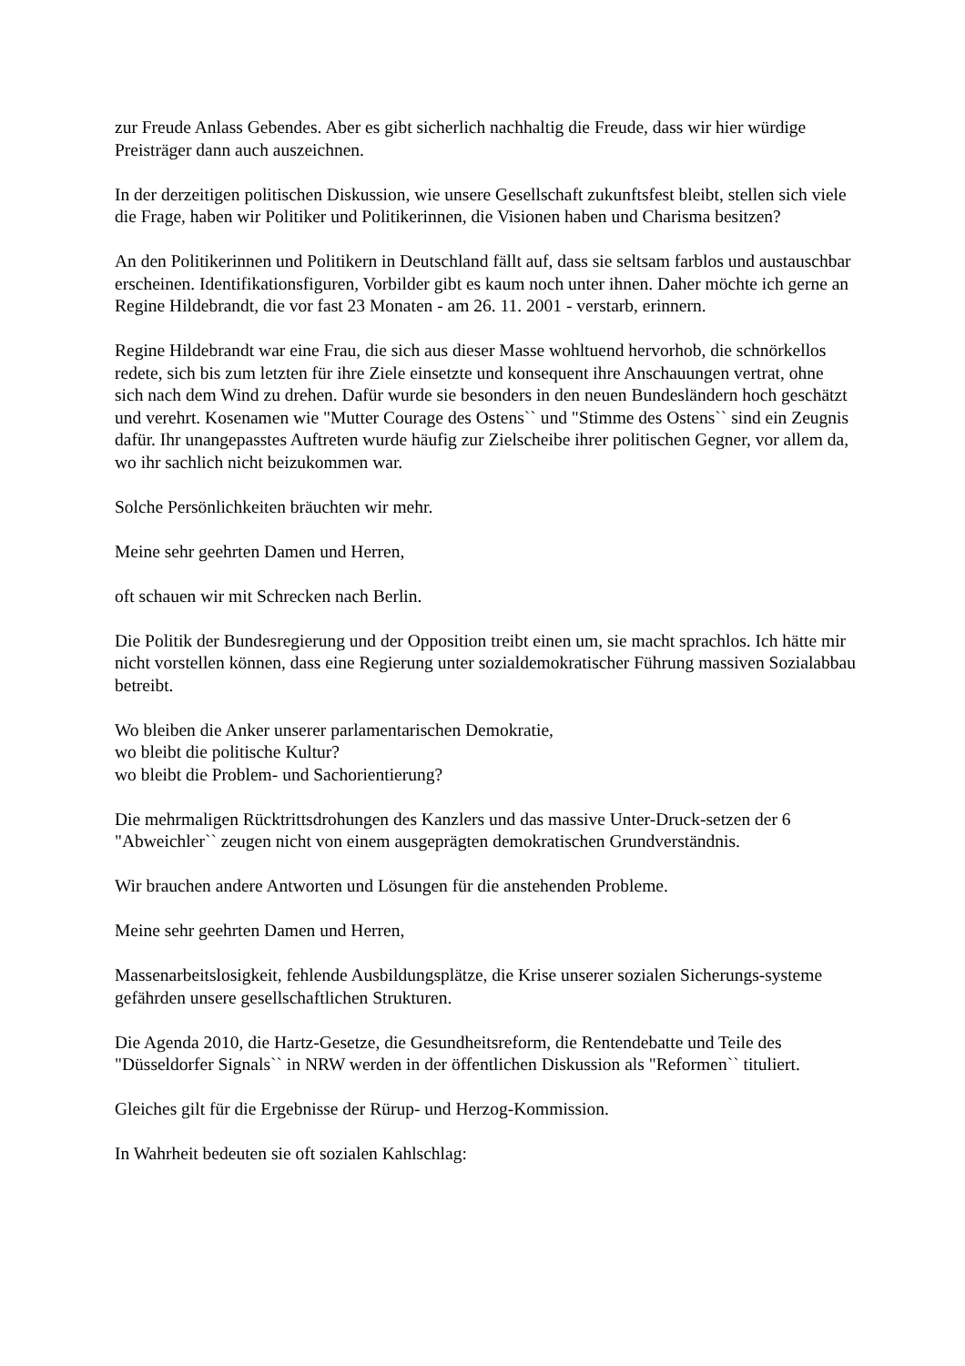zur Freude Anlass Gebendes. Aber es gibt sicherlich nachhaltig die Freude, dass wir hier würdige Preisträger dann auch auszeichnen.
In der derzeitigen politischen Diskussion, wie unsere Gesellschaft zukunftsfest bleibt, stellen sich viele die Frage, haben wir Politiker und Politikerinnen, die Visionen haben und Charisma besitzen?
An den Politikerinnen und Politikern in Deutschland fällt auf, dass sie seltsam farblos und austauschbar erscheinen. Identifikationsfiguren, Vorbilder gibt es kaum noch unter ihnen. Daher möchte ich gerne an Regine Hildebrandt, die vor fast 23 Monaten - am 26. 11. 2001 - verstarb, erinnern.
Regine Hildebrandt war eine Frau, die sich aus dieser Masse wohltuend hervorhob, die schnörkellos redete, sich bis zum letzten für ihre Ziele einsetzte und konsequent ihre Anschauungen vertrat, ohne sich nach dem Wind zu drehen. Dafür wurde sie besonders in den neuen Bundesländern hoch geschätzt und verehrt. Kosenamen wie "Mutter Courage des Ostens`` und "Stimme des Ostens`` sind ein Zeugnis dafür. Ihr unangepasstes Auftreten wurde häufig zur Zielscheibe ihrer politischen Gegner, vor allem da, wo ihr sachlich nicht beizukommen war.
Solche Persönlichkeiten bräuchten wir mehr.
Meine sehr geehrten Damen und Herren,
oft schauen wir mit Schrecken nach Berlin.
Die Politik der Bundesregierung und der Opposition treibt einen um, sie macht sprachlos. Ich hätte mir nicht vorstellen können, dass eine Regierung unter sozialdemokratischer Führung massiven Sozialabbau betreibt.
Wo bleiben die Anker unserer parlamentarischen Demokratie,
wo bleibt die politische Kultur?
wo bleibt die Problem- und Sachorientierung?
Die mehrmaligen Rücktrittsdrohungen des Kanzlers und das massive Unter-Druck-setzen der 6 "Abweichler`` zeugen nicht von einem ausgeprägten demokratischen Grundverständnis.
Wir brauchen andere Antworten und Lösungen für die anstehenden Probleme.
Meine sehr geehrten Damen und Herren,
Massenarbeitslosigkeit, fehlende Ausbildungsplätze, die Krise unserer sozialen Sicherungs-systeme gefährden unsere gesellschaftlichen Strukturen.
Die Agenda 2010, die Hartz-Gesetze, die Gesundheitsreform, die Rentendebatte und Teile des "Düsseldorfer Signals`` in NRW werden in der öffentlichen Diskussion als "Reformen`` tituliert.
Gleiches gilt für die Ergebnisse der Rürup- und Herzog-Kommission.
In Wahrheit bedeuten sie oft sozialen Kahlschlag: